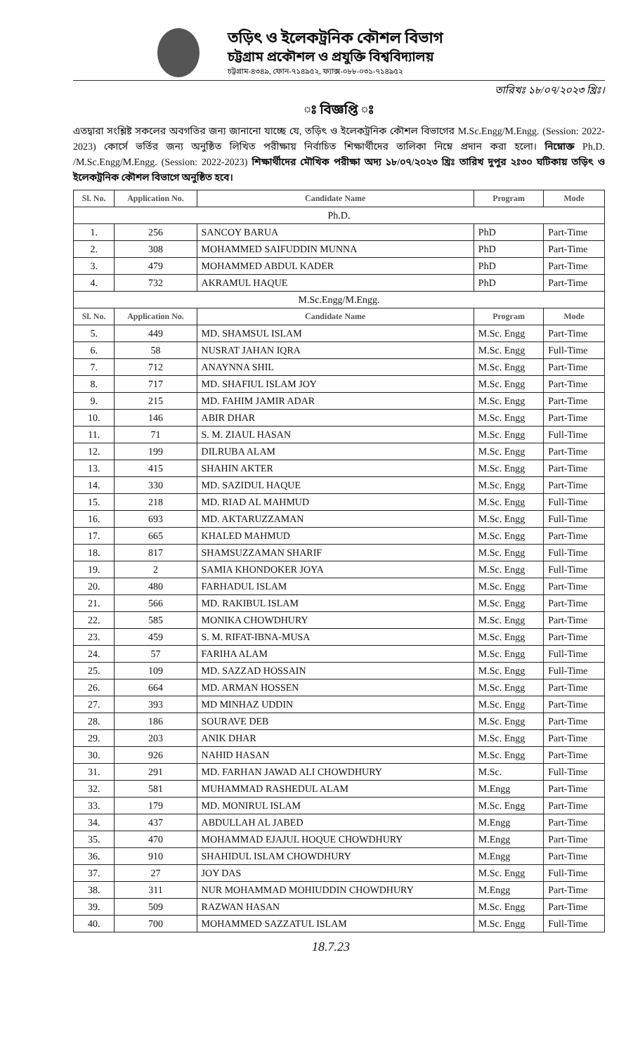তড়িৎ ও ইলেকট্রনিক কৌশল বিভাগ
চট্টগ্রাম প্রকৌশল ও প্রযুক্তি বিশ্ববিদ্যালয়
চট্টগ্রাম-৪৩৪৯, ফোন-৭১৪৯৫২, ফ্যাক্স-০৮৮-০৩১-৭১৪৯৫২
তারিখঃ ১৮/০৭/২০২৩ খ্রিঃ।
ঃ বিজ্ঞপ্তি ঃ
এতদ্বারা সংশ্লিষ্ট সকলের অবগতির জন্য জানানো যাচ্ছে যে, তড়িৎ ও ইলেকট্রনিক কৌশল বিভাগের M.Sc.Engg/M.Engg. (Session: 2022-2023) কোর্সে ভর্তির জন্য অনুষ্ঠিত লিখিত পরীক্ষায় নির্বাচিত শিক্ষার্থীদের তালিকা নিম্নে প্রদান করা হলো। নিম্নোক্ত Ph.D. /M.Sc.Engg/M.Engg. (Session: 2022-2023) শিক্ষার্থীদের মৌখিক পরীক্ষা অদ্য ১৮/০৭/২০২৩ খ্রিঃ তারিখ দুপুর ২ঃ৩০ ঘটিকায় তড়িৎ ও ইলেকট্রনিক কৌশল বিভাগে অনুষ্ঠিত হবে।
| Sl. No. | Application No. | Candidate Name | Program | Mode |
| --- | --- | --- | --- | --- |
| Ph.D. | | | | |
| 1. | 256 | SANCOY BARUA | PhD | Part-Time |
| 2. | 308 | MOHAMMED SAIFUDDIN MUNNA | PhD | Part-Time |
| 3. | 479 | MOHAMMED ABDUL KADER | PhD | Part-Time |
| 4. | 732 | AKRAMUL HAQUE | PhD | Part-Time |
| M.Sc.Engg/M.Engg. | | | | |
| Sl. No. | Application No. | Candidate Name | Program | Mode |
| 5. | 449 | MD. SHAMSUL ISLAM | M.Sc. Engg | Part-Time |
| 6. | 58 | NUSRAT JAHAN IQRA | M.Sc. Engg | Full-Time |
| 7. | 712 | ANAYNNA SHIL | M.Sc. Engg | Part-Time |
| 8. | 717 | MD. SHAFIUL ISLAM JOY | M.Sc. Engg | Part-Time |
| 9. | 215 | MD. FAHIM JAMIR ADAR | M.Sc. Engg | Part-Time |
| 10. | 146 | ABIR DHAR | M.Sc. Engg | Part-Time |
| 11. | 71 | S. M. ZIAUL HASAN | M.Sc. Engg | Full-Time |
| 12. | 199 | DILRUBA ALAM | M.Sc. Engg | Part-Time |
| 13. | 415 | SHAHIN AKTER | M.Sc. Engg | Part-Time |
| 14. | 330 | MD. SAZIDUL HAQUE | M.Sc. Engg | Part-Time |
| 15. | 218 | MD. RIAD AL MAHMUD | M.Sc. Engg | Full-Time |
| 16. | 693 | MD. AKTARUZZAMAN | M.Sc. Engg | Full-Time |
| 17. | 665 | KHALED MAHMUD | M.Sc. Engg | Part-Time |
| 18. | 817 | SHAMSUZZAMAN SHARIF | M.Sc. Engg | Full-Time |
| 19. | 2 | SAMIA KHONDOKER JOYA | M.Sc. Engg | Full-Time |
| 20. | 480 | FARHADUL ISLAM | M.Sc. Engg | Part-Time |
| 21. | 566 | MD. RAKIBUL ISLAM | M.Sc. Engg | Part-Time |
| 22. | 585 | MONIKA CHOWDHURY | M.Sc. Engg | Part-Time |
| 23. | 459 | S. M. RIFAT-IBNA-MUSA | M.Sc. Engg | Part-Time |
| 24. | 57 | FARIHA ALAM | M.Sc. Engg | Full-Time |
| 25. | 109 | MD. SAZZAD HOSSAIN | M.Sc. Engg | Full-Time |
| 26. | 664 | MD. ARMAN HOSSEN | M.Sc. Engg | Part-Time |
| 27. | 393 | MD MINHAZ UDDIN | M.Sc. Engg | Part-Time |
| 28. | 186 | SOURAVE DEB | M.Sc. Engg | Part-Time |
| 29. | 203 | ANIK DHAR | M.Sc. Engg | Part-Time |
| 30. | 926 | NAHID HASAN | M.Sc. Engg | Part-Time |
| 31. | 291 | MD. FARHAN JAWAD ALI CHOWDHURY | M.Sc. | Full-Time |
| 32. | 581 | MUHAMMAD RASHEDUL ALAM | M.Engg | Part-Time |
| 33. | 179 | MD. MONIRUL ISLAM | M.Sc. Engg | Part-Time |
| 34. | 437 | ABDULLAH AL JABED | M.Engg | Part-Time |
| 35. | 470 | MOHAMMAD EJAJUL HOQUE CHOWDHURY | M.Engg | Part-Time |
| 36. | 910 | SHAHIDUL ISLAM CHOWDHURY | M.Engg | Part-Time |
| 37. | 27 | JOY DAS | M.Sc. Engg | Full-Time |
| 38. | 311 | NUR MOHAMMAD MOHIUDDIN CHOWDHURY | M.Engg | Part-Time |
| 39. | 509 | RAZWAN HASAN | M.Sc. Engg | Part-Time |
| 40. | 700 | MOHAMMED SAZZATUL ISLAM | M.Sc. Engg | Full-Time |
18.7.23